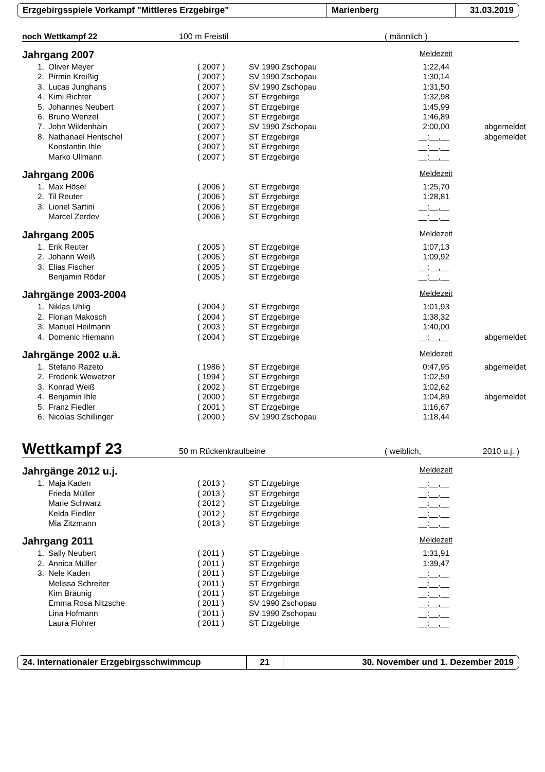Erzgebirgsspiele Vorkampf "Mittleres Erzgebirge" Marienberg 31.03.2019
noch Wettkampf 22 100 m Freistil ( männlich )
Jahrgang 2007 Meldezeit
| 1. | Oliver Meyer | ( 2007 ) | SV 1990 Zschopau | 1:22,44 | |
| 2. | Pirmin Kreißig | ( 2007 ) | SV 1990 Zschopau | 1:30,14 | |
| 3. | Lucas Junghans | ( 2007 ) | SV 1990 Zschopau | 1:31,50 | |
| 4. | Kimi Richter | ( 2007 ) | ST Erzgebirge | 1:32,98 | |
| 5. | Johannes Neubert | ( 2007 ) | ST Erzgebirge | 1:45,99 | |
| 6. | Bruno Wenzel | ( 2007 ) | ST Erzgebirge | 1:46,89 | |
| 7. | John Wildenhain | ( 2007 ) | SV 1990 Zschopau | 2:00,00 | abgemeldet |
| 8. | Nathanael Hentschel | ( 2007 ) | ST Erzgebirge | __:__,__ | abgemeldet |
| | Konstantin Ihle | ( 2007 ) | ST Erzgebirge | __:__,__ | |
| | Marko Ullmann | ( 2007 ) | ST Erzgebirge | __:__,__ | |
Jahrgang 2006 Meldezeit
| 1. | Max Hösel | ( 2006 ) | ST Erzgebirge | 1:25,70 | |
| 2. | Til Reuter | ( 2006 ) | ST Erzgebirge | 1:28,81 | |
| 3. | Lionel Sartini | ( 2006 ) | ST Erzgebirge | __:__,__ | |
| | Marcel Zerdev | ( 2006 ) | ST Erzgebirge | __:__,__ | |
Jahrgang 2005 Meldezeit
| 1. | Erik Reuter | ( 2005 ) | ST Erzgebirge | 1:07,13 | |
| 2. | Johann Weiß | ( 2005 ) | ST Erzgebirge | 1:09,92 | |
| 3. | Elias Fischer | ( 2005 ) | ST Erzgebirge | __:__,__ | |
| | Benjamin Röder | ( 2005 ) | ST Erzgebirge | __:__,__ | |
Jahrgänge 2003-2004 Meldezeit
| 1. | Niklas Uhlig | ( 2004 ) | ST Erzgebirge | 1:01,93 | |
| 2. | Florian Makosch | ( 2004 ) | ST Erzgebirge | 1:38,32 | |
| 3. | Manuel Heilmann | ( 2003 ) | ST Erzgebirge | 1:40,00 | |
| 4. | Domenic Hiemann | ( 2004 ) | ST Erzgebirge | __:__,__ | abgemeldet |
Jahrgänge 2002 u.ä. Meldezeit
| 1. | Stefano Razeto | ( 1986 ) | ST Erzgebirge | 0:47,95 | abgemeldet |
| 2. | Frederik Wewetzer | ( 1994 ) | ST Erzgebirge | 1:02,59 | |
| 3. | Konrad Weiß | ( 2002 ) | ST Erzgebirge | 1:02,62 | |
| 4. | Benjamin Ihle | ( 2000 ) | ST Erzgebirge | 1:04,89 | abgemeldet |
| 5. | Franz Fiedler | ( 2001 ) | ST Erzgebirge | 1:16,67 | |
| 6. | Nicolas Schillinger | ( 2000 ) | SV 1990 Zschopau | 1:18,44 | |
Wettkampf 23 50 m Rückenkraulbeine ( weiblich, 2010 u.j. )
Jahrgänge 2012 u.j. Meldezeit
| 1. | Maja Kaden | ( 2013 ) | ST Erzgebirge | __:__,__ | |
| | Frieda Müller | ( 2013 ) | ST Erzgebirge | __:__,__ | |
| | Marie Schwarz | ( 2012 ) | ST Erzgebirge | __:__,__ | |
| | Kelda Fiedler | ( 2012 ) | ST Erzgebirge | __:__,__ | |
| | Mia Zitzmann | ( 2013 ) | ST Erzgebirge | __:__,__ | |
Jahrgang 2011 Meldezeit
| 1. | Sally Neubert | ( 2011 ) | ST Erzgebirge | 1:31,91 | |
| 2. | Annica Müller | ( 2011 ) | ST Erzgebirge | 1:39,47 | |
| 3. | Nele Kaden | ( 2011 ) | ST Erzgebirge | __:__,__ | |
| | Melissa Schreiter | ( 2011 ) | ST Erzgebirge | __:__,__ | |
| | Kim Bräunig | ( 2011 ) | ST Erzgebirge | __:__,__ | |
| | Emma Rosa Nitzsche | ( 2011 ) | SV 1990 Zschopau | __:__,__ | |
| | Lina Hofmann | ( 2011 ) | SV 1990 Zschopau | __:__,__ | |
| | Laura Flohrer | ( 2011 ) | ST Erzgebirge | __:__,__ | |
24. Internationaler Erzgebirgsschwimmcup 21 30. November und 1. Dezember 2019